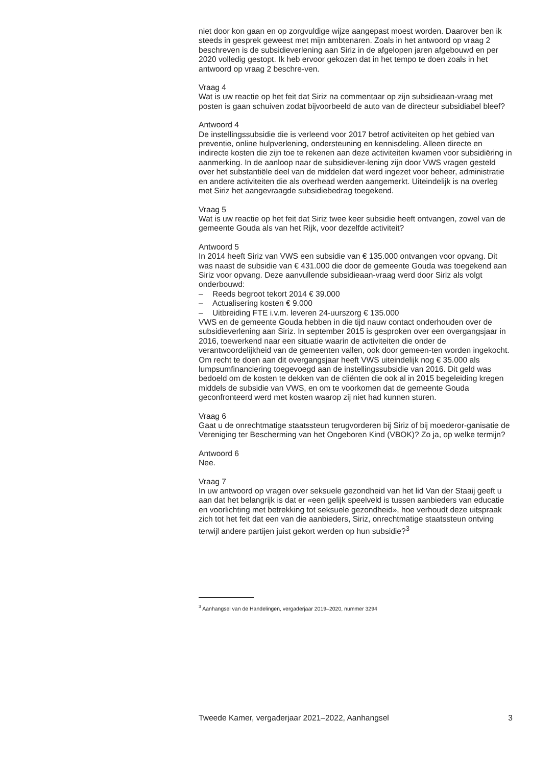niet door kon gaan en op zorgvuldige wijze aangepast moest worden. Daarover ben ik steeds in gesprek geweest met mijn ambtenaren. Zoals in het antwoord op vraag 2 beschreven is de subsidieverlening aan Siriz in de afgelopen jaren afgebouwd en per 2020 volledig gestopt. Ik heb ervoor gekozen dat in het tempo te doen zoals in het antwoord op vraag 2 beschre-ven.
Vraag 4
Wat is uw reactie op het feit dat Siriz na commentaar op zijn subsidieaan-vraag met posten is gaan schuiven zodat bijvoorbeeld de auto van de directeur subsidiabel bleef?
Antwoord 4
De instellingssubsidie die is verleend voor 2017 betrof activiteiten op het gebied van preventie, online hulpverlening, ondersteuning en kennisdeling. Alleen directe en indirecte kosten die zijn toe te rekenen aan deze activiteiten kwamen voor subsidiëring in aanmerking. In de aanloop naar de subsidiever-lening zijn door VWS vragen gesteld over het substantiële deel van de middelen dat werd ingezet voor beheer, administratie en andere activiteiten die als overhead werden aangemerkt. Uiteindelijk is na overleg met Siriz het aangevraagde subsidiebedrag toegekend.
Vraag 5
Wat is uw reactie op het feit dat Siriz twee keer subsidie heeft ontvangen, zowel van de gemeente Gouda als van het Rijk, voor dezelfde activiteit?
Antwoord 5
In 2014 heeft Siriz van VWS een subsidie van € 135.000 ontvangen voor opvang. Dit was naast de subsidie van € 431.000 die door de gemeente Gouda was toegekend aan Siriz voor opvang. Deze aanvullende subsidieaan-vraag werd door Siriz als volgt onderbouwd:
– Reeds begroot tekort 2014 € 39.000
– Actualisering kosten € 9.000
– Uitbreiding FTE i.v.m. leveren 24-uurszorg € 135.000
VWS en de gemeente Gouda hebben in die tijd nauw contact onderhouden over de subsidieverlening aan Siriz. In september 2015 is gesproken over een overgangsjaar in 2016, toewerkend naar een situatie waarin de activiteiten die onder de verantwoordelijkheid van de gemeenten vallen, ook door gemeen-ten worden ingekocht. Om recht te doen aan dit overgangsjaar heeft VWS uiteindelijk nog € 35.000 als lumpsumfinanciering toegevoegd aan de instellingssubsidie van 2016. Dit geld was bedoeld om de kosten te dekken van de cliënten die ook al in 2015 begeleiding kregen middels de subsidie van VWS, en om te voorkomen dat de gemeente Gouda geconfronteerd werd met kosten waarop zij niet had kunnen sturen.
Vraag 6
Gaat u de onrechtmatige staatssteun terugvorderen bij Siriz of bij moederor-ganisatie de Vereniging ter Bescherming van het Ongeboren Kind (VBOK)? Zo ja, op welke termijn?
Antwoord 6
Nee.
Vraag 7
In uw antwoord op vragen over seksuele gezondheid van het lid Van der Staaij geeft u aan dat het belangrijk is dat er «een gelijk speelveld is tussen aanbieders van educatie en voorlichting met betrekking tot seksuele gezondheid», hoe verhoudt deze uitspraak zich tot het feit dat een van die aanbieders, Siriz, onrechtmatige staatssteun ontving terwijl andere partijen juist gekort werden op hun subsidie?<sup>3</sup>
<sup>3</sup> Aanhangsel van de Handelingen, vergaderjaar 2019–2020, nummer 3294
Tweede Kamer, vergaderjaar 2021–2022, Aanhangsel 3